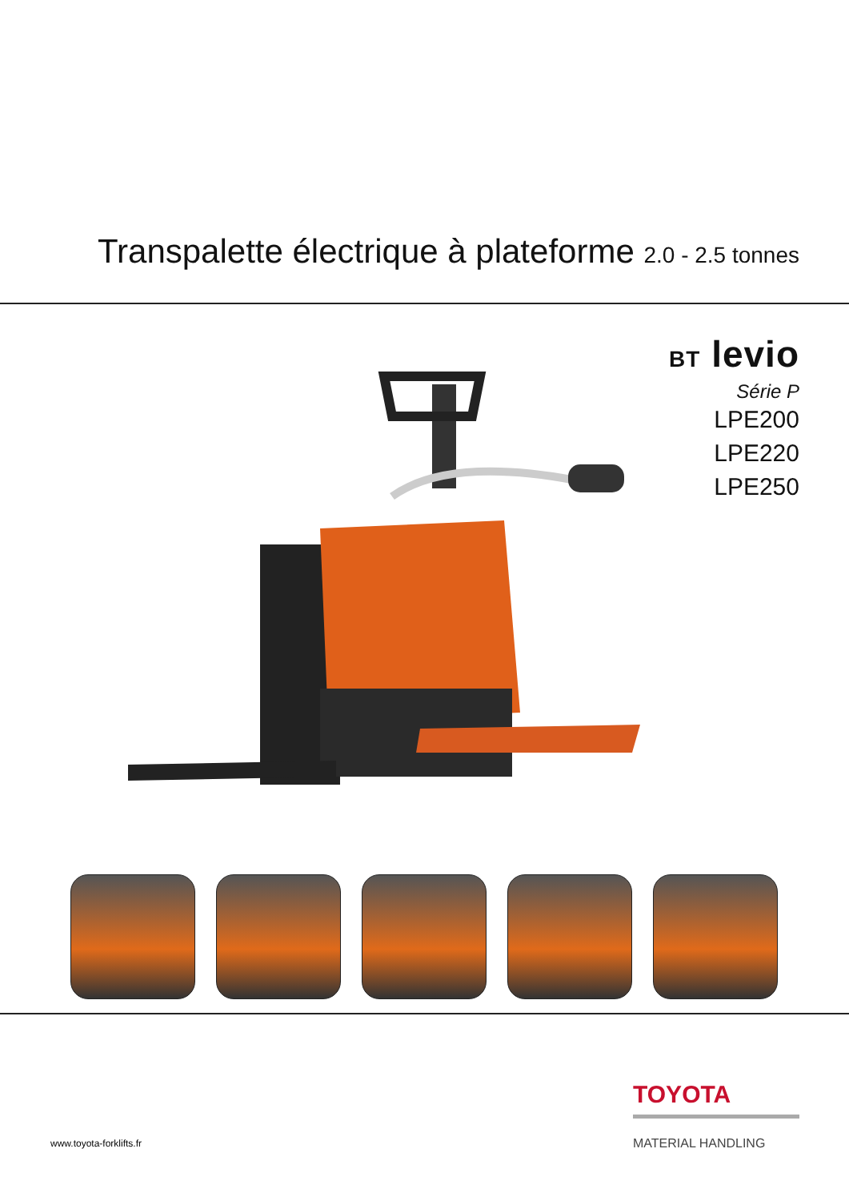Transpalette électrique à plateforme 2.0 - 2.5 tonnes
BT levio
Série P
LPE200
LPE220
LPE250
TOYOTA
MATERIAL HANDLING
www.toyota-forklifts.fr